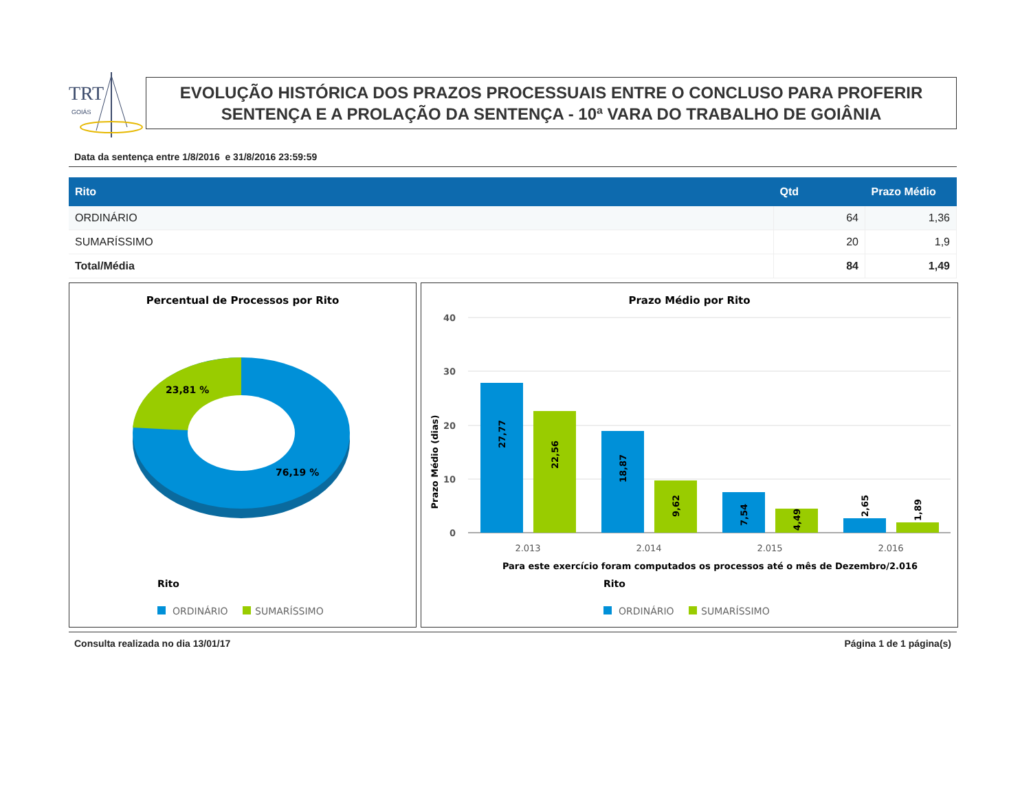TRT
GOIÁS
EVOLUÇÃO HISTÓRICA DOS PRAZOS PROCESSUAIS ENTRE O CONCLUSO PARA PROFERIR SENTENÇA E A PROLAÇÃO DA SENTENÇA - 10ª VARA DO TRABALHO DE GOIÂNIA
Data da sentença entre 1/8/2016 e 31/8/2016 23:59:59
| Rito | Qtd | Prazo Médio |
| --- | --- | --- |
| ORDINÁRIO | 64 | 1,36 |
| SUMARÍSSIMO | 20 | 1,9 |
| Total/Média | 84 | 1,49 |
Percentual de Processos por Rito
23,81 %
76,19 %
Rito
ORDINÁRIO
SUMARÍSSIMO
Prazo Médio por Rito
40
30
20
10
0
Prazo Médio (dias)
27,77
22,56
18,87
9,62
7,54
4,49
2,65
1,89
2.013
2.014
2.015
2.016
Para este exercício foram computados os processos até o mês de Dezembro/2.016
Rito
ORDINÁRIO
SUMARÍSSIMO
Consulta realizada no dia 13/01/17 Página 1 de 1 página(s)